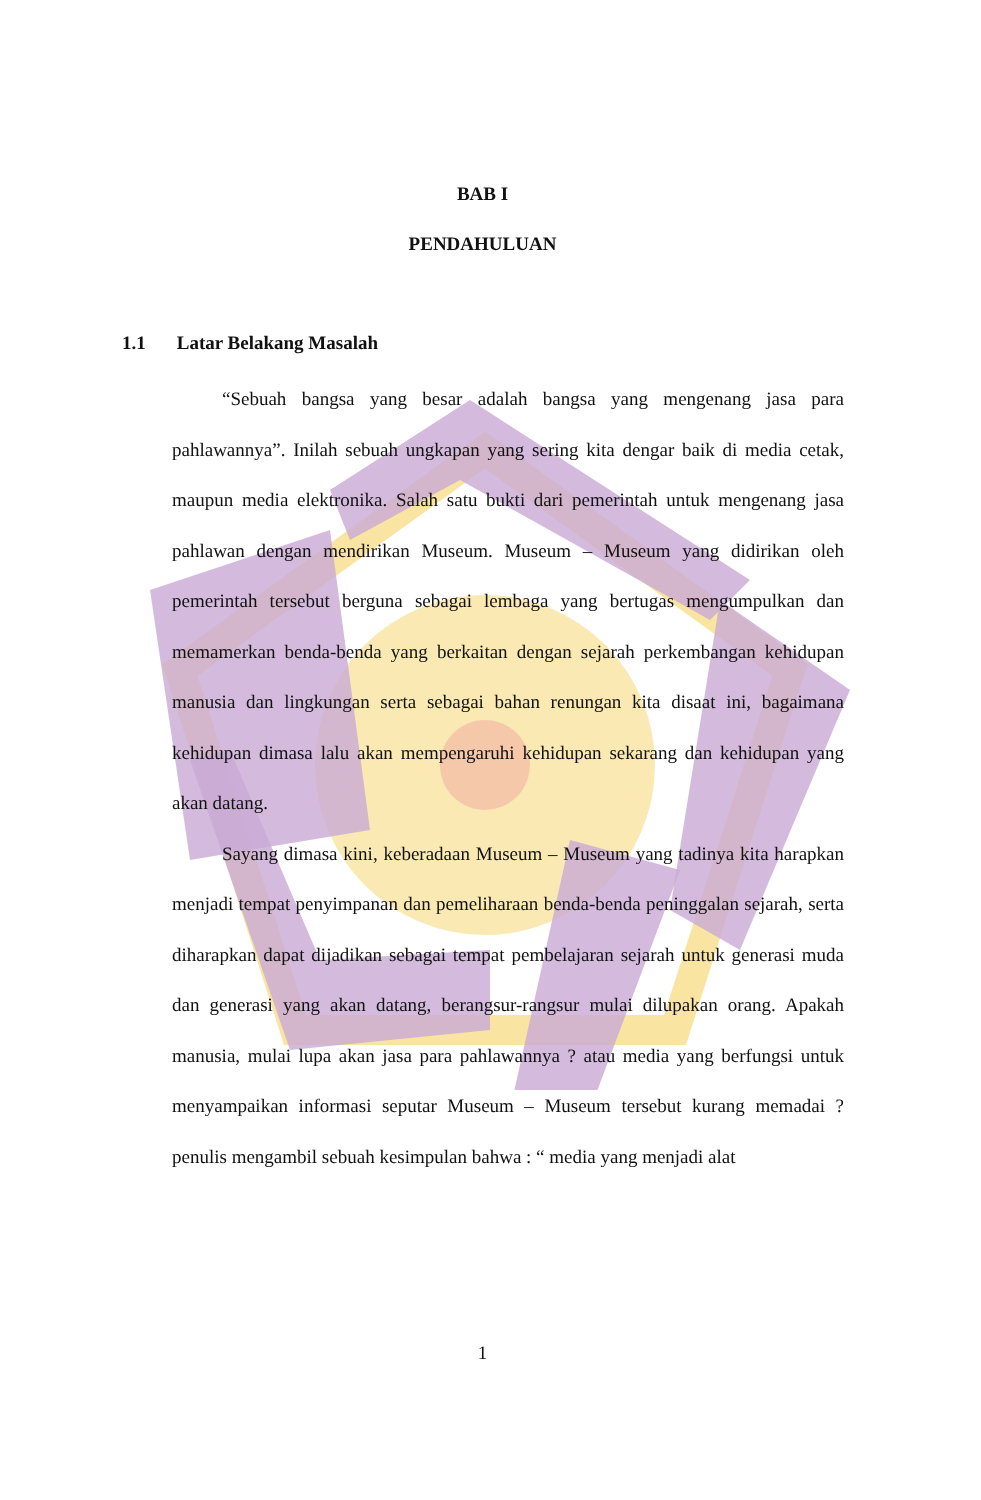BAB I
PENDAHULUAN
1.1 Latar Belakang Masalah
“Sebuah bangsa yang besar adalah bangsa yang mengenang jasa para pahlawannya”. Inilah sebuah ungkapan yang sering kita dengar baik di media cetak, maupun media elektronika. Salah satu bukti dari pemerintah untuk mengenang jasa pahlawan dengan mendirikan Museum. Museum – Museum yang didirikan oleh pemerintah tersebut berguna sebagai lembaga yang bertugas mengumpulkan dan memamerkan benda-benda yang berkaitan dengan sejarah perkembangan kehidupan manusia dan lingkungan serta sebagai bahan renungan kita disaat ini, bagaimana kehidupan dimasa lalu akan mempengaruhi kehidupan sekarang dan kehidupan yang akan datang.
Sayang dimasa kini, keberadaan Museum – Museum yang tadinya kita harapkan menjadi tempat penyimpanan dan pemeliharaan benda-benda peninggalan sejarah, serta diharapkan dapat dijadikan sebagai tempat pembelajaran sejarah untuk generasi muda dan generasi yang akan datang, berangsur-rangsur mulai dilupakan orang. Apakah manusia, mulai lupa akan jasa para pahlawannya ? atau media yang berfungsi untuk menyampaikan informasi seputar Museum – Museum tersebut kurang memadai ? penulis mengambil sebuah kesimpulan bahwa : “ media yang menjadi alat
1